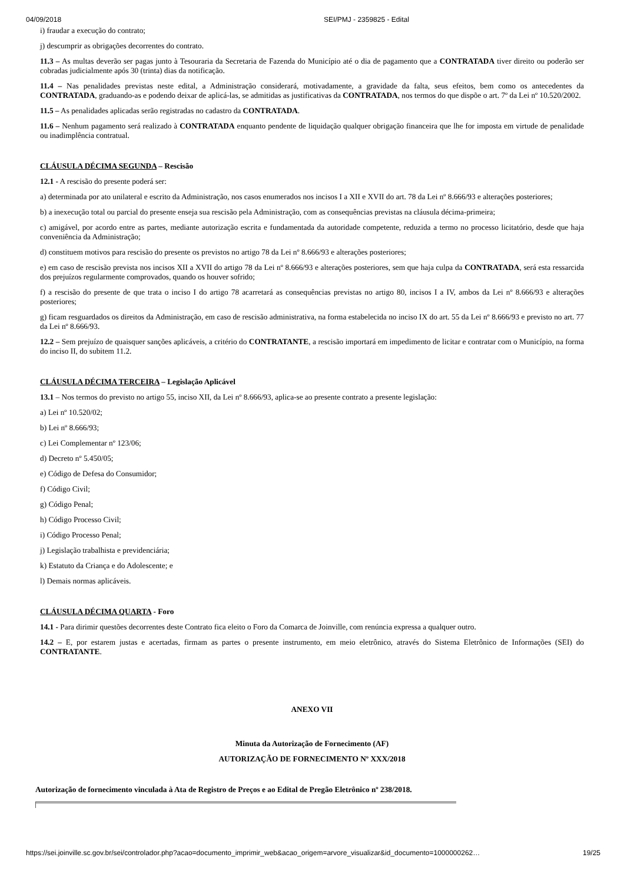04/09/2018 SEI/PMJ - 2359825 - Edital
i) fraudar a execução do contrato;
j) descumprir as obrigações decorrentes do contrato.
11.3 – As multas deverão ser pagas junto à Tesouraria da Secretaria de Fazenda do Município até o dia de pagamento que a CONTRATADA tiver direito ou poderão ser cobradas judicialmente após 30 (trinta) dias da notificação.
11.4 – Nas penalidades previstas neste edital, a Administração considerará, motivadamente, a gravidade da falta, seus efeitos, bem como os antecedentes da CONTRATADA, graduando-as e podendo deixar de aplicá-las, se admitidas as justificativas da CONTRATADA, nos termos do que dispõe o art. 7º da Lei nº 10.520/2002.
11.5 – As penalidades aplicadas serão registradas no cadastro da CONTRATADA.
11.6 – Nenhum pagamento será realizado à CONTRATADA enquanto pendente de liquidação qualquer obrigação financeira que lhe for imposta em virtude de penalidade ou inadimplência contratual.
CLÁUSULA DÉCIMA SEGUNDA – Rescisão
12.1 - A rescisão do presente poderá ser:
a) determinada por ato unilateral e escrito da Administração, nos casos enumerados nos incisos I a XII e XVII do art. 78 da Lei nº 8.666/93 e alterações posteriores;
b) a inexecução total ou parcial do presente enseja sua rescisão pela Administração, com as consequências previstas na cláusula décima-primeira;
c) amigável, por acordo entre as partes, mediante autorização escrita e fundamentada da autoridade competente, reduzida a termo no processo licitatório, desde que haja conveniência da Administração;
d) constituem motivos para rescisão do presente os previstos no artigo 78 da Lei nº 8.666/93 e alterações posteriores;
e) em caso de rescisão prevista nos incisos XII a XVII do artigo 78 da Lei nº 8.666/93 e alterações posteriores, sem que haja culpa da CONTRATADA, será esta ressarcida dos prejuízos regularmente comprovados, quando os houver sofrido;
f) a rescisão do presente de que trata o inciso I do artigo 78 acarretará as consequências previstas no artigo 80, incisos I a IV, ambos da Lei nº 8.666/93 e alterações posteriores;
g) ficam resguardados os direitos da Administração, em caso de rescisão administrativa, na forma estabelecida no inciso IX do art. 55 da Lei nº 8.666/93 e previsto no art. 77 da Lei nº 8.666/93.
12.2 – Sem prejuízo de quaisquer sanções aplicáveis, a critério do CONTRATANTE, a rescisão importará em impedimento de licitar e contratar com o Município, na forma do inciso II, do subitem 11.2.
CLÁUSULA DÉCIMA TERCEIRA – Legislação Aplicável
13.1 – Nos termos do previsto no artigo 55, inciso XII, da Lei nº 8.666/93, aplica-se ao presente contrato a presente legislação:
a) Lei nº 10.520/02;
b) Lei nº 8.666/93;
c) Lei Complementar nº 123/06;
d) Decreto nº 5.450/05;
e) Código de Defesa do Consumidor;
f) Código Civil;
g) Código Penal;
h) Código Processo Civil;
i) Código Processo Penal;
j) Legislação trabalhista e previdenciária;
k) Estatuto da Criança e do Adolescente; e
l) Demais normas aplicáveis.
CLÁUSULA DÉCIMA QUARTA - Foro
14.1 - Para dirimir questões decorrentes deste Contrato fica eleito o Foro da Comarca de Joinville, com renúncia expressa a qualquer outro.
14.2 – E, por estarem justas e acertadas, firmam as partes o presente instrumento, em meio eletrônico, através do Sistema Eletrônico de Informações (SEI) do CONTRATANTE.
ANEXO VII
Minuta da Autorização de Fornecimento (AF)
AUTORIZAÇÃO DE FORNECIMENTO Nº XXX/2018
Autorização de fornecimento vinculada à Ata de Registro de Preços e ao Edital de Pregão Eletrônico nº 238/2018.
https://sei.joinville.sc.gov.br/sei/controlador.php?acao=documento_imprimir_web&acao_origem=arvore_visualizar&id_documento=1000000262… 19/25